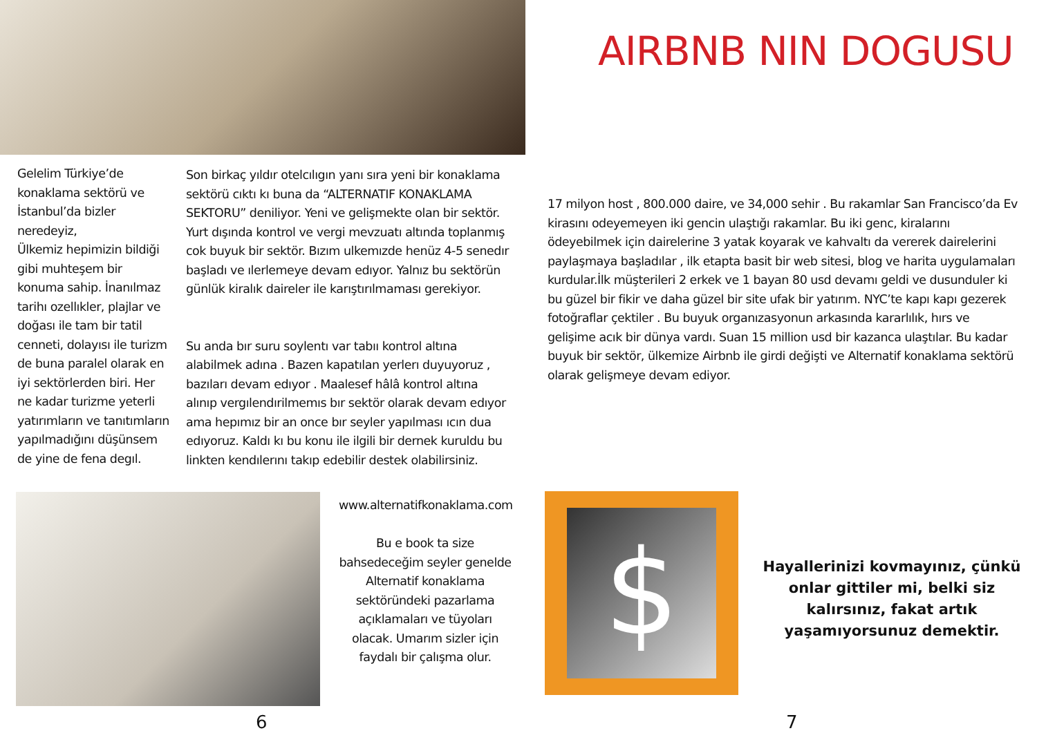Gelelim Türkiye’de konaklama sektörü ve İstanbul’da bizler neredeyiz,
Ülkemiz hepimizin bildiği gibi muhteşem bir konuma sahip. İnanılmaz tarihı ozellıkler, plajlar ve doğası ile tam bir tatil cenneti, dolayısı ile turizm de buna paralel olarak en iyi sektörlerden biri. Her ne kadar turizme yeterli yatırımların ve tanıtımların yapılmadığını düşünsem de yine de fena degıl.
Son birkaç yıldır otelcılıgın yanı sıra yeni bir konaklama sektörü cıktı kı buna da “ALTERNATIF KONAKLAMA SEKTORU” deniliyor. Yeni ve gelişmekte olan bir sektör. Yurt dışında kontrol ve vergi mevzuatı altında toplanmış cok buyuk bir sektör. Bızım ulkemızde henüz 4-5 senedır başladı ve ılerlemeye devam edıyor. Yalnız bu sektörün günlük kiralık daireler ile karıştırılmaması gerekiyor.
Su anda bır suru soylentı var tabıı kontrol altına alabilmek adına . Bazen kapatılan yerlerı duyuyoruz , bazıları devam edıyor . Maalesef hâlâ kontrol altına alınıp vergılendırilmemıs bır sektör olarak devam edıyor ama hepımız bir an once bır seyler yapılması ıcın dua edıyoruz. Kaldı kı bu konu ile ilgili bir dernek kuruldu bu linkten kendılerını takıp edebilir destek olabilirsiniz.
www.alternatifkonaklama.com
Bu e book ta size bahsedeceğim seyler genelde Alternatif konaklama sektöründeki pazarlama açıklamaları ve tüyoları olacak. Umarım sizler için faydalı bir çalışma olur.
6
AIRBNB NIN DOGUSU
17 milyon host , 800.000 daire, ve 34,000 sehir . Bu rakamlar San Francisco’da Ev kirasını odeyemeyen iki gencin ulaştığı rakamlar. Bu iki genc, kiralarını ödeyebilmek için dairelerine 3 yatak koyarak ve kahvaltı da vererek dairelerini paylaşmaya başladılar , ilk etapta basit bir web sitesi, blog ve harita uygulamaları kurdular.İlk müşterileri 2 erkek ve 1 bayan 80 usd devamı geldi ve dusunduler ki bu güzel bir fikir ve daha güzel bir site ufak bir yatırım. NYC’te kapı kapı gezerek fotoğraflar çektiler . Bu buyuk organızasyonun arkasında kararlılık, hırs ve gelişime acık bir dünya vardı. Suan 15 million usd bir kazanca ulaştılar. Bu kadar buyuk bir sektör, ülkemize Airbnb ile girdi değişti ve Alternatif konaklama sektörü olarak gelişmeye devam ediyor.
$
Hayallerinizi kovmayınız, çünkü onlar gittiler mi, belki siz kalırsınız, fakat artık yaşamıyorsunuz demektir.
7